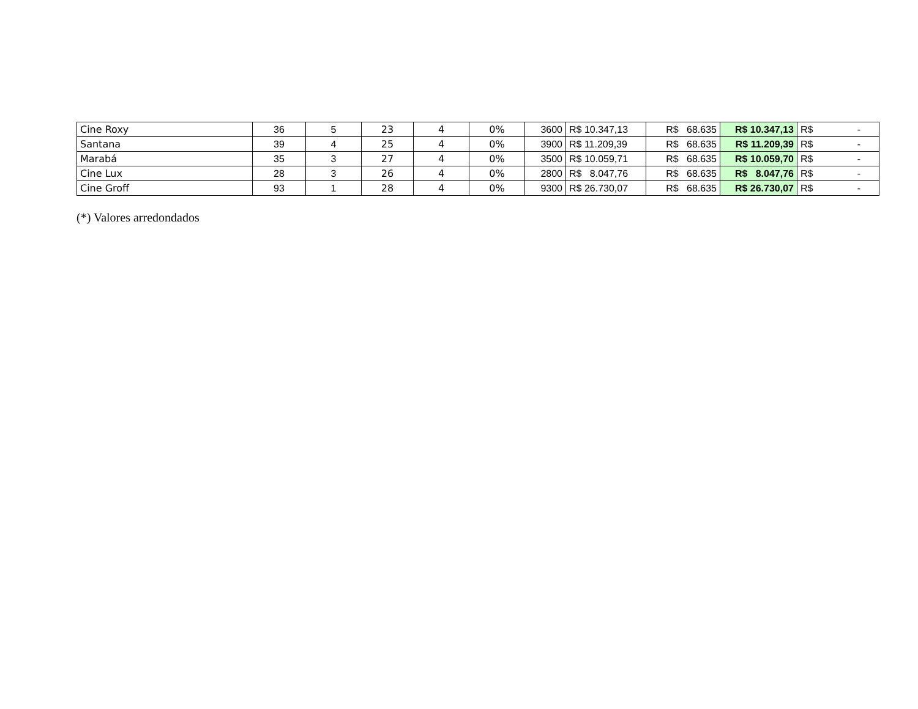| Cine Roxy | 36 | 5 | 23 | 4 | 0% | 3600 | R$ 10.347,13 | R$ 68.635 | R$ 10.347,13 | R$ - |
| Santana | 39 | 4 | 25 | 4 | 0% | 3900 | R$ 11.209,39 | R$ 68.635 | R$ 11.209,39 | R$ - |
| Marabá | 35 | 3 | 27 | 4 | 0% | 3500 | R$ 10.059,71 | R$ 68.635 | R$ 10.059,70 | R$ - |
| Cine Lux | 28 | 3 | 26 | 4 | 0% | 2800 | R$ 8.047,76 | R$ 68.635 | R$ 8.047,76 | R$ - |
| Cine Groff | 93 | 1 | 28 | 4 | 0% | 9300 | R$ 26.730,07 | R$ 68.635 | R$ 26.730,07 | R$ - |
(*) Valores arredondados